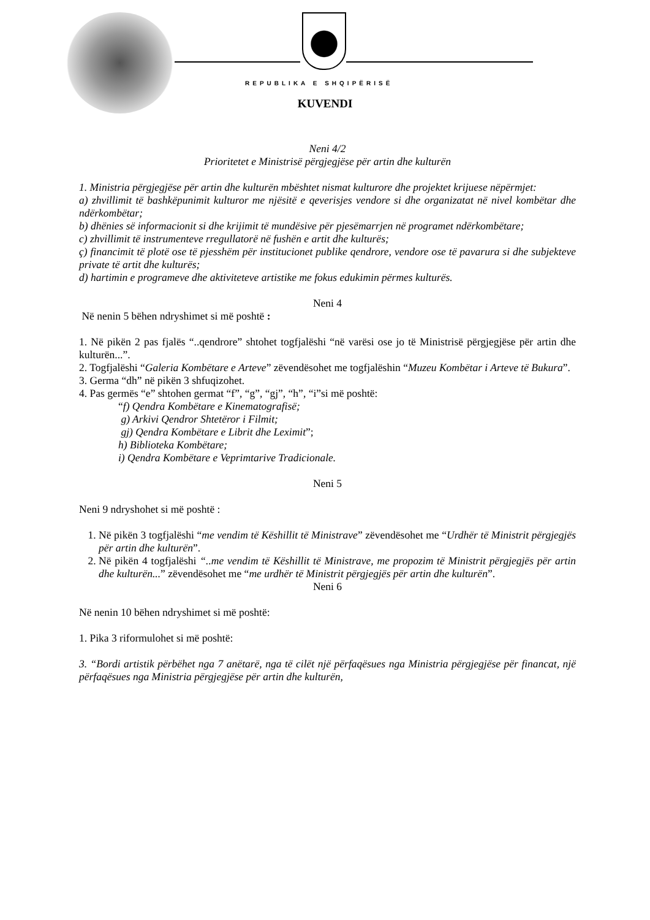REPUBLIKA E SHQIPËRISË
KUVENDI
Neni 4/2
Prioritetet e Ministrisë përgjegjëse për artin dhe kulturën
1. Ministria përgjegjëse për artin dhe kulturën mbështet nismat kulturore dhe projektet krijuese nëpërmjet:
a) zhvillimit të bashkëpunimit kulturor me njësitë e qeverisjes vendore si dhe organizatat në nivel kombëtar dhe ndërkombëtar;
b) dhënies së informacionit si dhe krijimit të mundësive për pjesëmarrjen në programet ndërkombëtare;
c) zhvillimit të instrumenteve rregullatorë në fushën e artit dhe kulturës;
ç) financimit të plotë ose të pjesshëm për institucionet publike qendrore, vendore ose të pavarura si dhe subjekteve private të artit dhe kulturës;
d) hartimin e programeve dhe aktiviteteve artistike me fokus edukimin përmes kulturës.
Neni 4
Në nenin 5 bëhen ndryshimet si më poshtë :
1. Në pikën 2 pas fjalës “..qendrore” shtohet togfjalëshi “në varësi ose jo të Ministrisë përgjegjëse për artin dhe kulturën...”.
2. Togfjalëshi “Galeria Kombëtare e Arteve” zëvendësohet me togfjalëshin “Muzeu Kombëtar i Arteve të Bukura”.
3. Germa “dh” në pikën 3 shfuqizohet.
4. Pas germës “e” shtohen germat “f”, “g”, “gj”, “h”, “i”si më poshtë:
“f) Qendra Kombëtare e Kinematografisë;
g) Arkivi Qendror Shtetëror i Filmit;
gj) Qendra Kombëtare e Librit dhe Leximit”;
h) Biblioteka Kombëtare;
i) Qendra Kombëtare e Veprimtarive Tradicionale.
Neni 5
Neni 9 ndryshohet si më poshtë :
1. Në pikën 3 togfjalëshi “me vendim të Këshillit të Ministrave” zëvendësohet me “Urdhër të Ministrit përgjegjës për artin dhe kulturën”.
2. Në pikën 4 togfjalëshi “..me vendim të Këshillit të Ministrave, me propozim të Ministrit përgjegjës për artin dhe kulturën...” zëvendësohet me “me urdhër të Ministrit përgjegjës për artin dhe kulturën”.
Neni 6
Në nenin 10 bëhen ndryshimet si më poshtë:
1. Pika 3 riformulohet si më poshtë:
3. “Bordi artistik përbëhet nga 7 anëtarë, nga të cilët një përfaqësues nga Ministria përgjegjëse për financat, një përfaqësues nga Ministria përgjegjëse për artin dhe kulturën,